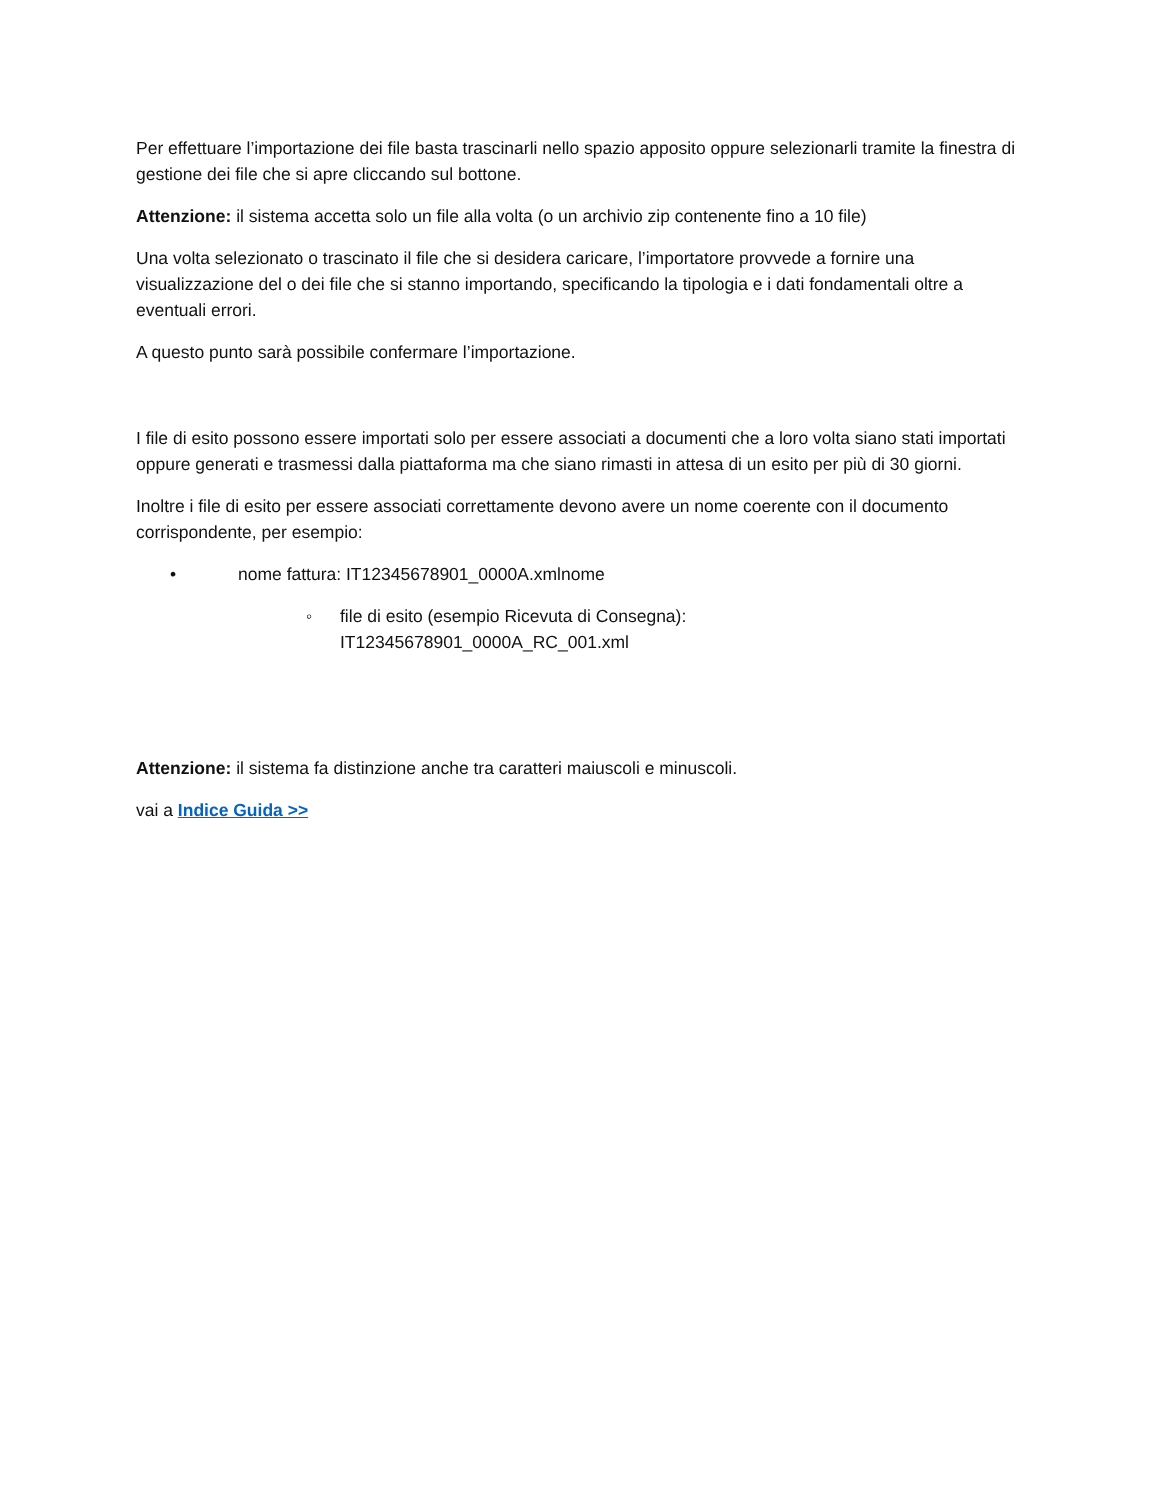Per effettuare l’importazione dei file basta trascinarli nello spazio apposito oppure selezionarli tramite la finestra di gestione dei file che si apre cliccando sul bottone.
Attenzione: il sistema accetta solo un file alla volta (o un archivio zip contenente fino a 10 file)
Una volta selezionato o trascinato il file che si desidera caricare, l’importatore provvede a fornire una visualizzazione del o dei file che si stanno importando, specificando la tipologia e i dati fondamentali oltre a eventuali errori.
A questo punto sarà possibile confermare l’importazione.
I file di esito possono essere importati solo per essere associati a documenti che a loro volta siano stati importati oppure generati e trasmessi dalla piattaforma ma che siano rimasti in attesa di un esito per più di 30 giorni.
Inoltre i file di esito per essere associati correttamente devono avere un nome coerente con il documento corrispondente, per esempio:
• nome fattura: IT12345678901_0000A.xmlnome
◦ file di esito (esempio Ricevuta di Consegna):
IT12345678901_0000A_RC_001.xml
Attenzione: il sistema fa distinzione anche tra caratteri maiuscoli e minuscoli.
vai a Indice Guida >>